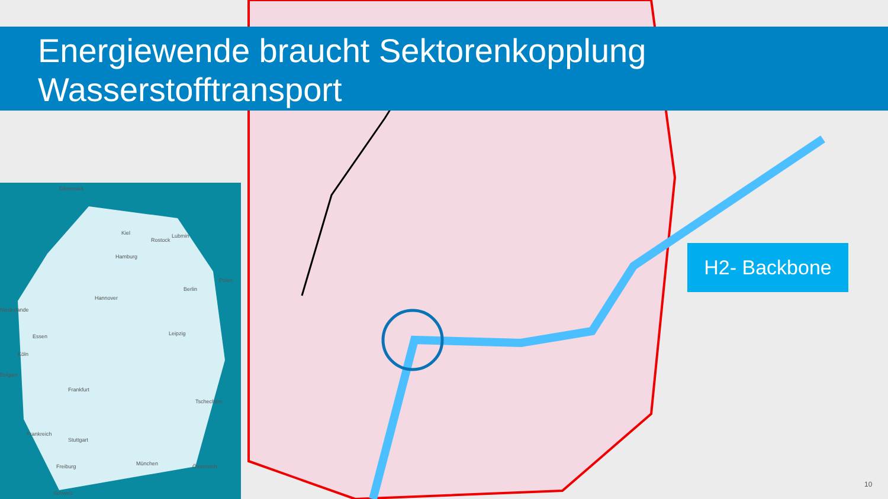Energiewende braucht Sektorenkopplung
Wasserstofftransport
Dänemark
Kiel
Rostock
Lubmin
Hamburg
Polen
Berlin
Hannover
Niederlande
Essen Leipzig
Köln
Belgien
Frankfurt
Tschechien
Frankreich
Stuttgart
München Freiburg Österreich
Schweiz
H2- Backbone
10